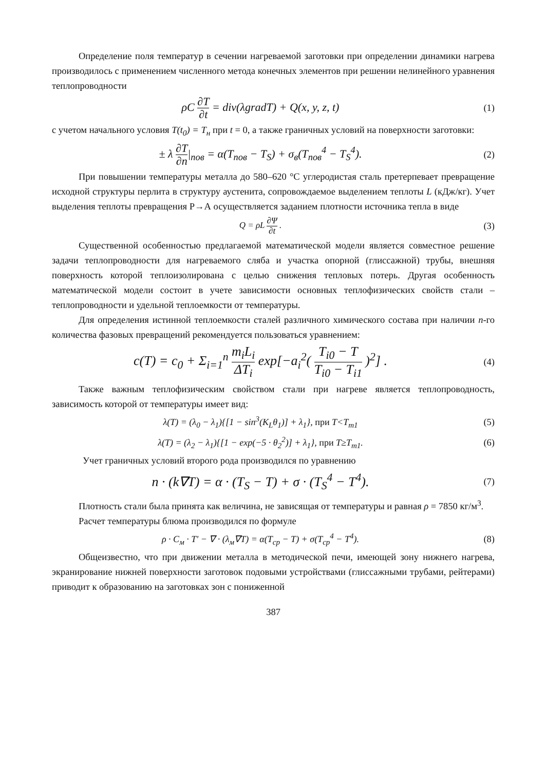Определение поля температур в сечении нагреваемой заготовки при определении динамики нагрева производилось с применением численного метода конечных элементов при решении нелинейного уравнения теплопроводности
ρC ∂T ∂t = div(λgradT) + Q(x, y, z, t)
(1)
с учетом начального условия T(t<sub>0</sub>) = T<sub>н</sub> при t = 0, а также граничных условий на поверхности заготовки:
± λ ∂T ∂n|<sub>пов</sub> = α(T<sub>пов</sub> − T<sub>S</sub>) + σ<sub>в</sub>(T<sub>пов</sub><sup>4</sup> − T<sub>S</sub><sup>4</sup>).
(2)
При повышении температуры металла до 580–620 °С углеродистая сталь претерпевает превращение исходной структуры перлита в структуру аустенита, сопровождаемое выделением теплоты L (кДж/кг). Учет выделения теплоты превращения Р→А осуществляется заданием плотности источника тепла в виде
Q = ρL ∂Ψ ∂t . (3)
Существенной особенностью предлагаемой математической модели является совместное решение задачи теплопроводности для нагреваемого сляба и участка опорной (глиссажной) трубы, внешняя поверхность которой теплоизолирована с целью снижения тепловых потерь. Другая особенность математической модели состоит в учете зависимости основных теплофизических свойств стали – теплопроводности и удельной теплоемкости от температуры.
Для определения истинной теплоемкости сталей различного химического состава при наличии n-го количества фазовых превращений рекомендуется пользоваться уравнением:
c(T) = c<sub>0</sub> + Σ<sub>i=1</sub><sup>n</sup> m<sub>i</sub>L<sub>i</sub> ΔT<sub>i</sub> exp[−a<sub>i</sub><sup>2</sup>( T<sub>i0</sub> − T T<sub>i0</sub> − T<sub>i1</sub> )<sup>2</sup>] .
(4)
Также важным теплофизическим свойством стали при нагреве является теплопроводность, зависимость которой от температуры имеет вид:
λ(T) = (λ<sub>0</sub> − λ<sub>1</sub>){[1 − sin<sup>3</sup>(K<sub>L</sub>θ<sub>1</sub>)] + λ<sub>1</sub>}, при T<T<sub>m1</sub>
(5)
λ(T) = (λ<sub>2</sub> − λ<sub>1</sub>){[1 − exp(−5 · θ<sub>2</sub><sup>2</sup>)] + λ<sub>1</sub>}, при T≥T<sub>m1</sub>.
(6)
Учет граничных условий второго рода производился по уравнению
n · (k∇T) = α · (T<sub>S</sub> − T) + σ · (T<sub>S</sub><sup>4</sup> − T<sup>4</sup>).
(7)
Плотность стали была принята как величина, не зависящая от температуры и равная ρ = 7850 кг/м<sup>3</sup>.
Расчет температуры блюма производился по формуле
ρ · C<sub>м</sub> · T′ − ∇ · (λ<sub>м</sub>∇T) = α(T<sub>ср</sub> − T) + σ(T<sub>ср</sub><sup>4</sup> − T<sup>4</sup>).
(8)
Общеизвестно, что при движении металла в методической печи, имеющей зону нижнего нагрева, экранирование нижней поверхности заготовок подовыми устройствами (глиссажными трубами, рейтерами) приводит к образованию на заготовках зон с пониженной
387